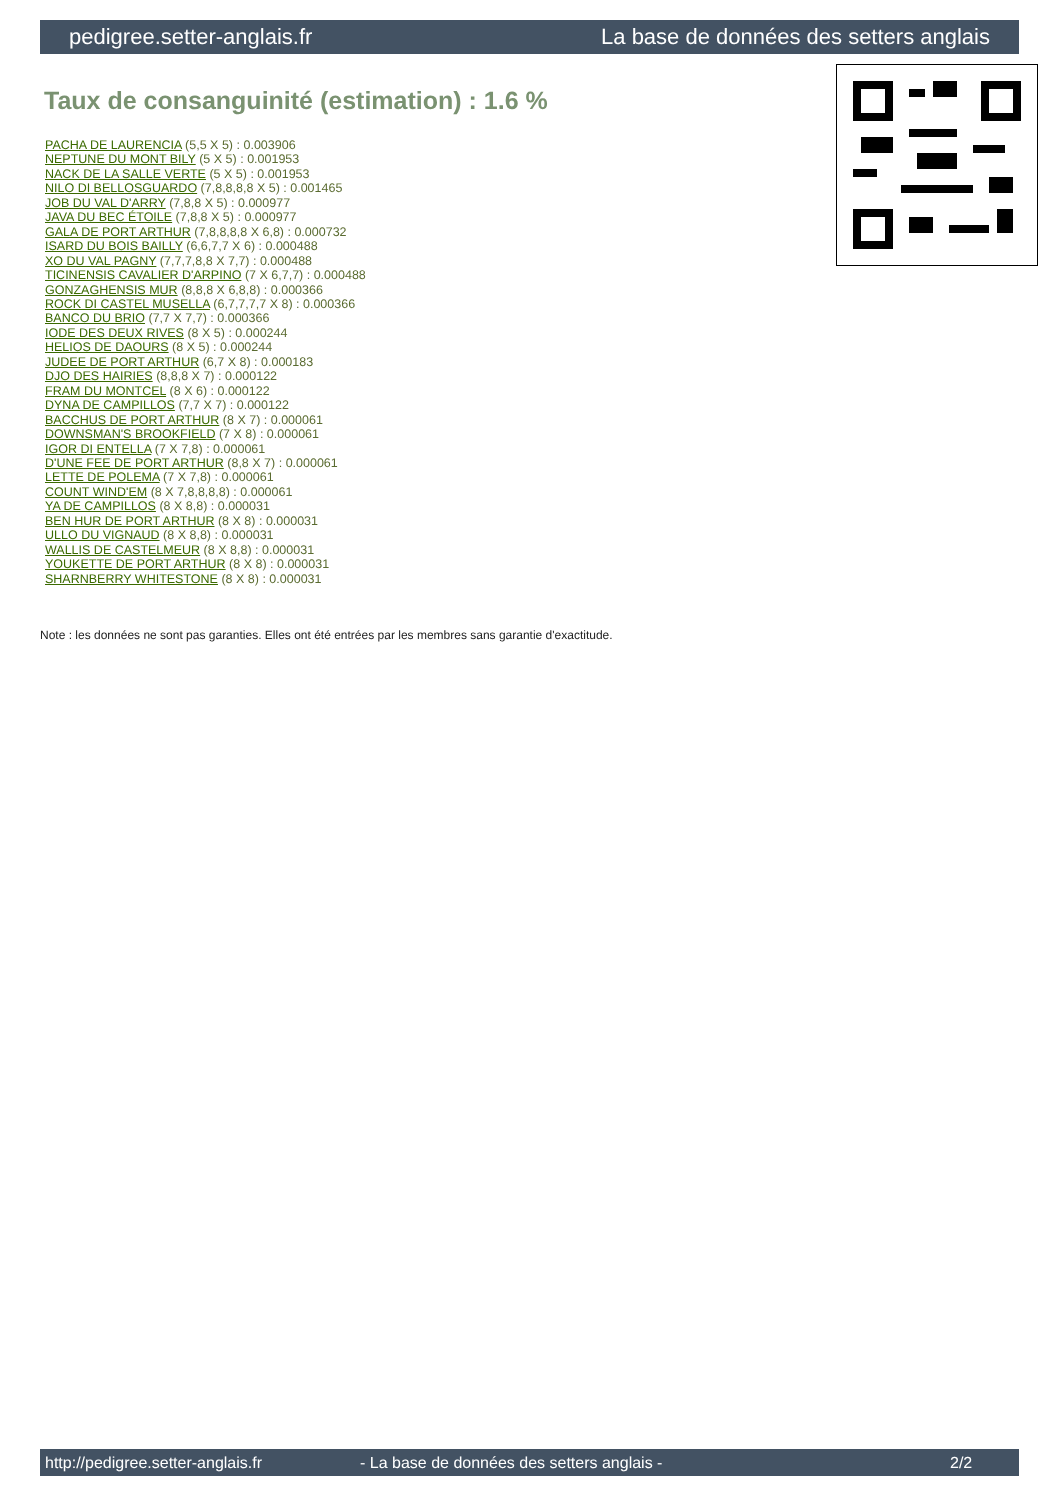pedigree.setter-anglais.fr La base de données des setters anglais
Taux de consanguinité (estimation) : 1.6 %
PACHA DE LAURENCIA (5,5 X 5) : 0.003906
NEPTUNE DU MONT BILY (5 X 5) : 0.001953
NACK DE LA SALLE VERTE (5 X 5) : 0.001953
NILO DI BELLOSGUARDO (7,8,8,8,8 X 5) : 0.001465
JOB DU VAL D'ARRY (7,8,8 X 5) : 0.000977
JAVA DU BEC ÉTOILE (7,8,8 X 5) : 0.000977
GALA DE PORT ARTHUR (7,8,8,8,8 X 6,8) : 0.000732
ISARD DU BOIS BAILLY (6,6,7,7 X 6) : 0.000488
XO DU VAL PAGNY (7,7,7,8,8 X 7,7) : 0.000488
TICINENSIS CAVALIER D'ARPINO (7 X 6,7,7) : 0.000488
GONZAGHENSIS MUR (8,8,8 X 6,8,8) : 0.000366
ROCK DI CASTEL MUSELLA (6,7,7,7,7 X 8) : 0.000366
BANCO DU BRIO (7,7 X 7,7) : 0.000366
IODE DES DEUX RIVES (8 X 5) : 0.000244
HELIOS DE DAOURS (8 X 5) : 0.000244
JUDEE DE PORT ARTHUR (6,7 X 8) : 0.000183
DJO DES HAIRIES (8,8,8 X 7) : 0.000122
FRAM DU MONTCEL (8 X 6) : 0.000122
DYNA DE CAMPILLOS (7,7 X 7) : 0.000122
BACCHUS DE PORT ARTHUR (8 X 7) : 0.000061
DOWNSMAN'S BROOKFIELD (7 X 8) : 0.000061
IGOR DI ENTELLA (7 X 7,8) : 0.000061
D'UNE FEE DE PORT ARTHUR (8,8 X 7) : 0.000061
LETTE DE POLEMA (7 X 7,8) : 0.000061
COUNT WIND'EM (8 X 7,8,8,8,8) : 0.000061
YA DE CAMPILLOS (8 X 8,8) : 0.000031
BEN HUR DE PORT ARTHUR (8 X 8) : 0.000031
ULLO DU VIGNAUD (8 X 8,8) : 0.000031
WALLIS DE CASTELMEUR (8 X 8,8) : 0.000031
YOUKETTE DE PORT ARTHUR (8 X 8) : 0.000031
SHARNBERRY WHITESTONE (8 X 8) : 0.000031
Note : les données ne sont pas garanties. Elles ont été entrées par les membres sans garantie d'exactitude.
http://pedigree.setter-anglais.fr - La base de données des setters anglais - 2/2